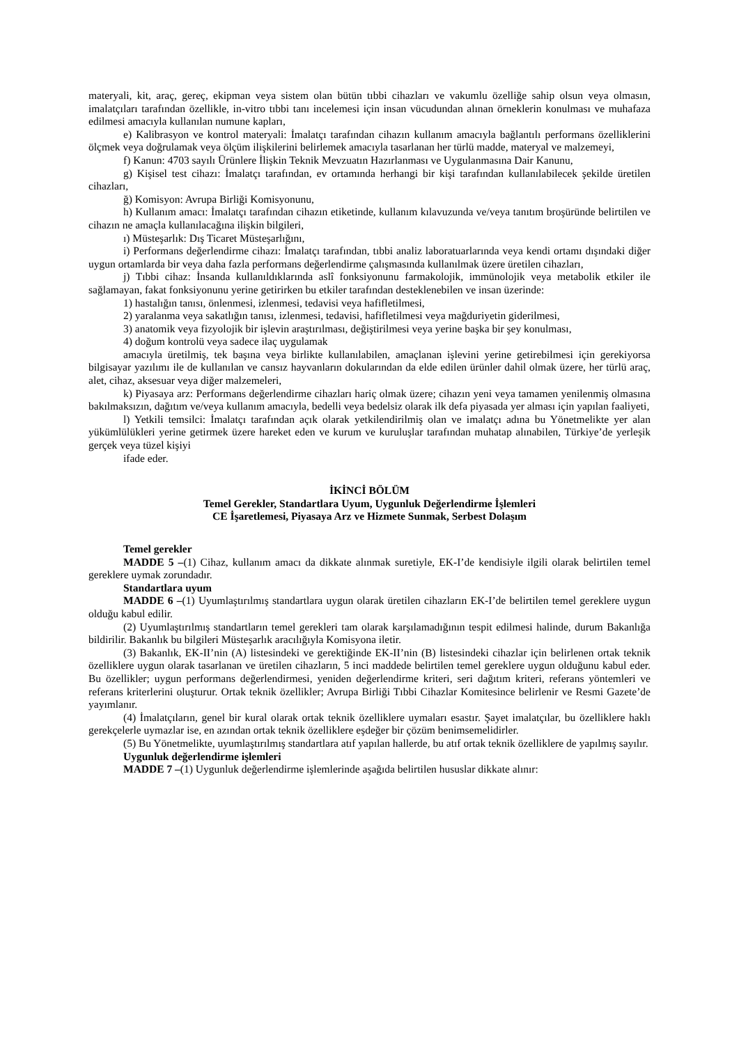materyali, kit, araç, gereç, ekipman veya sistem olan bütün tıbbi cihazları ve vakumlu özelliğe sahip olsun veya olmasın, imalatçıları tarafından özellikle, in-vitro tıbbi tanı incelemesi için insan vücudundan alınan örneklerin konulması ve muhafaza edilmesi amacıyla kullanılan numune kapları,
e) Kalibrasyon ve kontrol materyali: İmalatçı tarafından cihazın kullanım amacıyla bağlantılı performans özelliklerini ölçmek veya doğrulamak veya ölçüm ilişkilerini belirlemek amacıyla tasarlanan her türlü madde, materyal ve malzemeyi,
f) Kanun: 4703 sayılı Ürünlere İlişkin Teknik Mevzuatın Hazırlanması ve Uygulanmasına Dair Kanunu,
g) Kişisel test cihazı: İmalatçı tarafından, ev ortamında herhangi bir kişi tarafından kullanılabilecek şekilde üretilen cihazları,
ğ) Komisyon: Avrupa Birliği Komisyonunu,
h) Kullanım amacı: İmalatçı tarafından cihazın etiketinde, kullanım kılavuzunda ve/veya tanıtım broşüründe belirtilen ve cihazın ne amaçla kullanılacağına ilişkin bilgileri,
ı) Müsteşarlık: Dış Ticaret Müsteşarlığını,
i) Performans değerlendirme cihazı: İmalatçı tarafından, tıbbi analiz laboratuarlarında veya kendi ortamı dışındaki diğer uygun ortamlarda bir veya daha fazla performans değerlendirme çalışmasında kullanılmak üzere üretilen cihazları,
j) Tıbbi cihaz: İnsanda kullanıldıklarında aslî fonksiyonunu farmakolojik, immünolojik veya metabolik etkiler ile sağlamayan, fakat fonksiyonunu yerine getirirken bu etkiler tarafından desteklenebilen ve insan üzerinde:
1) hastalığın tanısı, önlenmesi, izlenmesi, tedavisi veya hafifletilmesi,
2) yaralanma veya sakatlığın tanısı, izlenmesi, tedavisi, hafifletilmesi veya mağduriyetin giderilmesi,
3) anatomik veya fizyolojik bir işlevin araştırılması, değiştirilmesi veya yerine başka bir şey konulması,
4) doğum kontrolü veya sadece ilaç uygulamak
amacıyla üretilmiş, tek başına veya birlikte kullanılabilen, amaçlanan işlevini yerine getirebilmesi için gerekiyorsa bilgisayar yazılımı ile de kullanılan ve cansız hayvanların dokularından da elde edilen ürünler dahil olmak üzere, her türlü araç, alet, cihaz, aksesuar veya diğer malzemeleri,
k) Piyasaya arz: Performans değerlendirme cihazları hariç olmak üzere; cihazın yeni veya tamamen yenilenmiş olmasına bakılmaksızın, dağıtım ve/veya kullanım amacıyla, bedelli veya bedelsiz olarak ilk defa piyasada yer alması için yapılan faaliyeti,
l) Yetkili temsilci: İmalatçı tarafından açık olarak yetkilendirilmiş olan ve imalatçı adına bu Yönetmelikte yer alan yükümlülükleri yerine getirmek üzere hareket eden ve kurum ve kuruluşlar tarafından muhatap alınabilen, Türkiye’de yerleşik gerçek veya tüzel kişiyi
ifade eder.
İKİNCİ BÖLÜM
Temel Gerekler, Standartlara Uyum, Uygunluk Değerlendirme İşlemleri
CE İşaretlemesi, Piyasaya Arz ve Hizmete Sunmak, Serbest Dolaşım
Temel gerekler
MADDE 5 –(1) Cihaz, kullanım amacı da dikkate alınmak suretiyle, EK-I’de kendisiyle ilgili olarak belirtilen temel gereklere uymak zorundadır.
Standartlara uyum
MADDE 6 –(1) Uyumlaştırılmış standartlara uygun olarak üretilen cihazların EK-I’de belirtilen temel gereklere uygun olduğu kabul edilir.
(2) Uyumlaştırılmış standartların temel gerekleri tam olarak karşılamadığının tespit edilmesi halinde, durum Bakanlığa bildirilir. Bakanlık bu bilgileri Müsteşarlık aracılığıyla Komisyona iletir.
(3) Bakanlık, EK-II’nin (A) listesindeki ve gerektiğinde EK-II’nin (B) listesindeki cihazlar için belirlenen ortak teknik özelliklere uygun olarak tasarlanan ve üretilen cihazların, 5 inci maddede belirtilen temel gereklere uygun olduğunu kabul eder. Bu özellikler; uygun performans değerlendirmesi, yeniden değerlendirme kriteri, seri dağıtım kriteri, referans yöntemleri ve referans kriterlerini oluşturur. Ortak teknik özellikler; Avrupa Birliği Tıbbi Cihazlar Komitesince belirlenir ve Resmi Gazete’de yayımlanır.
(4) İmalatçıların, genel bir kural olarak ortak teknik özelliklere uymaları esastır. Şayet imalatçılar, bu özelliklere haklı gerekçelerle uymazlar ise, en azından ortak teknik özelliklere eşdeğer bir çözüm benimsemelidirler.
(5) Bu Yönetmelikte, uyumlaştırılmış standartlara atıf yapılan hallerde, bu atıf ortak teknik özelliklere de yapılmış sayılır.
Uygunluk değerlendirme işlemleri
MADDE 7 –(1) Uygunluk değerlendirme işlemlerinde aşağıda belirtilen hususlar dikkate alınır: